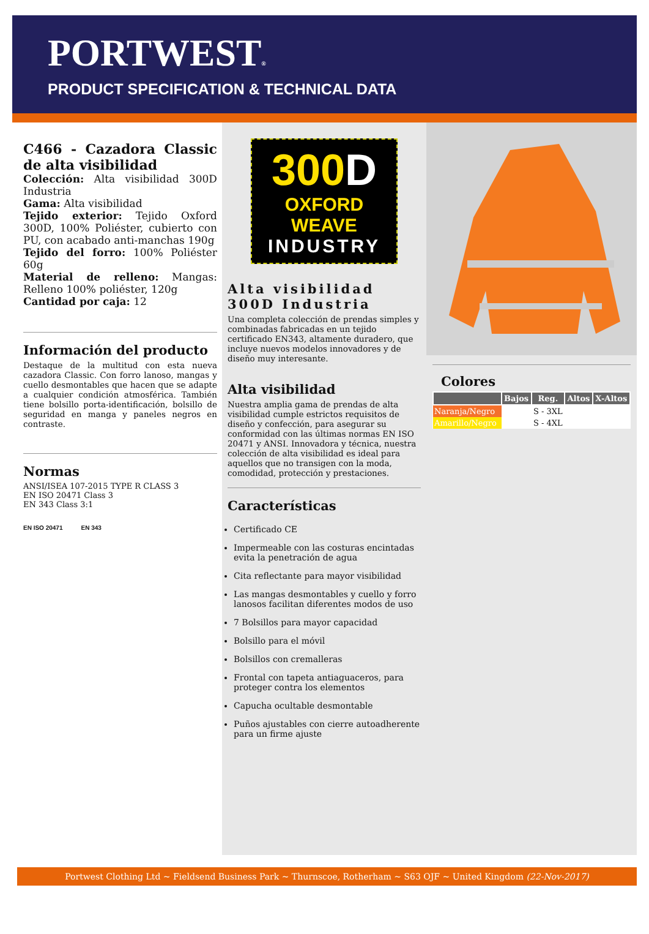PORTWEST®
PRODUCT SPECIFICATION & TECHNICAL DATA
C466 - Cazadora Classic de alta visibilidad
Colección: Alta visibilidad 300D Industria
Gama: Alta visibilidad
Tejido exterior: Tejido Oxford 300D, 100% Poliéster, cubierto con PU, con acabado anti-manchas 190g
Tejido del forro: 100% Poliéster 60g
Material de relleno: Mangas: Relleno 100% poliéster, 120g
Cantidad por caja: 12
Información del producto
Destaque de la multitud con esta nueva cazadora Classic. Con forro lanoso, mangas y cuello desmontables que hacen que se adapte a cualquier condición atmosférica. También tiene bolsillo porta-identificación, bolsillo de seguridad en manga y paneles negros en contraste.
Normas
ANSI/ISEA 107-2015 TYPE R CLASS 3
EN ISO 20471 Class 3
EN 343 Class 3:1
EN ISO 20471 EN 343
300D
OXFORD WEAVE
INDUSTRY
Alta visibilidad 300D Industria
Una completa colección de prendas simples y combinadas fabricadas en un tejido certificado EN343, altamente duradero, que incluye nuevos modelos innovadores y de diseño muy interesante.
Alta visibilidad
Nuestra amplia gama de prendas de alta visibilidad cumple estrictos requisitos de diseño y confección, para asegurar su conformidad con las últimas normas EN ISO 20471 y ANSI. Innovadora y técnica, nuestra colección de alta visibilidad es ideal para aquellos que no transigen con la moda, comodidad, protección y prestaciones.
Características
Certificado CE
Impermeable con las costuras encintadas evita la penetración de agua
Cita reflectante para mayor visibilidad
Las mangas desmontables y cuello y forro lanosos facilitan diferentes modos de uso
7 Bolsillos para mayor capacidad
Bolsillo para el móvil
Bolsillos con cremalleras
Frontal con tapeta antiaguaceros, para proteger contra los elementos
Capucha ocultable desmontable
Puños ajustables con cierre autoadherente para un firme ajuste
Colores
| | Bajos | Reg. | Altos | X-Altos |
| --- | --- | --- | --- | --- |
| Naranja/Negro | | S - 3XL | | |
| Amarillo/Negro | | S - 4XL | | |
Portwest Clothing Ltd ~ Fieldsend Business Park ~ Thurnscoe, Rotherham ~ S63 OJF ~ United Kingdom (22-Nov-2017)